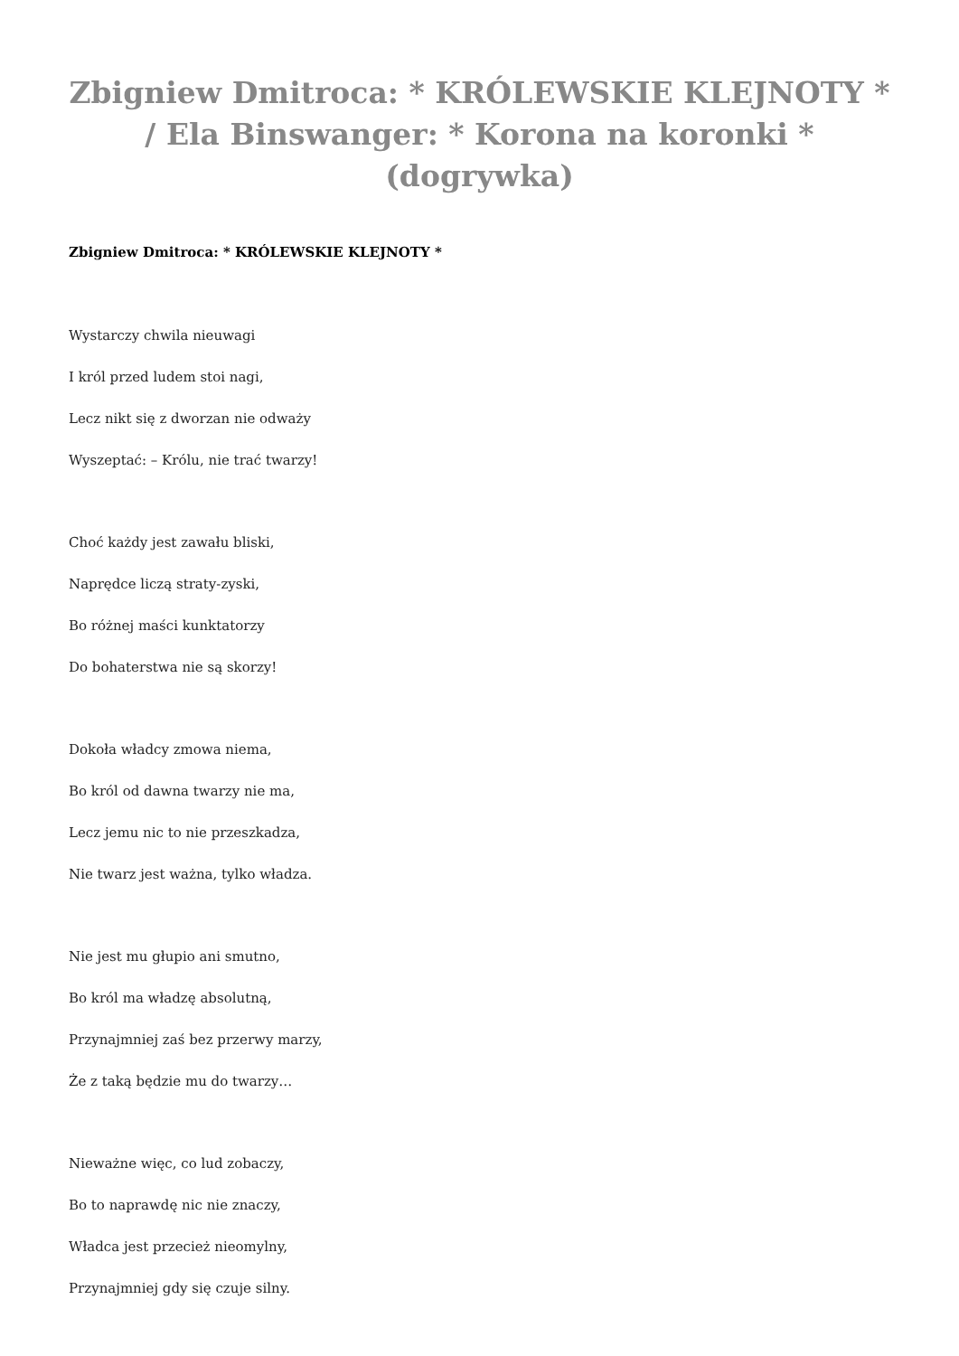Zbigniew Dmitroca: * KRÓLEWSKIE KLEJNOTY * / Ela Binswanger: * Korona na koronki * (dogrywka)
Zbigniew Dmitroca: * KRÓLEWSKIE KLEJNOTY *
Wystarczy chwila nieuwagi
I król przed ludem stoi nagi,
Lecz nikt się z dworzan nie odważy
Wyszeptać: – Królu, nie trać twarzy!
Choć każdy jest zawału bliski,
Naprędce liczą straty-zyski,
Bo różnej maści kunktatorzy
Do bohaterstwa nie są skorzy!
Dokoła władcy zmowa niema,
Bo król od dawna twarzy nie ma,
Lecz jemu nic to nie przeszkadza,
Nie twarz jest ważna, tylko władza.
Nie jest mu głupio ani smutno,
Bo król ma władzę absolutną,
Przynajmniej zaś bez przerwy marzy,
Że z taką będzie mu do twarzy…
Nieważne więc, co lud zobaczy,
Bo to naprawdę nic nie znaczy,
Władca jest przecież nieomylny,
Przynajmniej gdy się czuje silny.